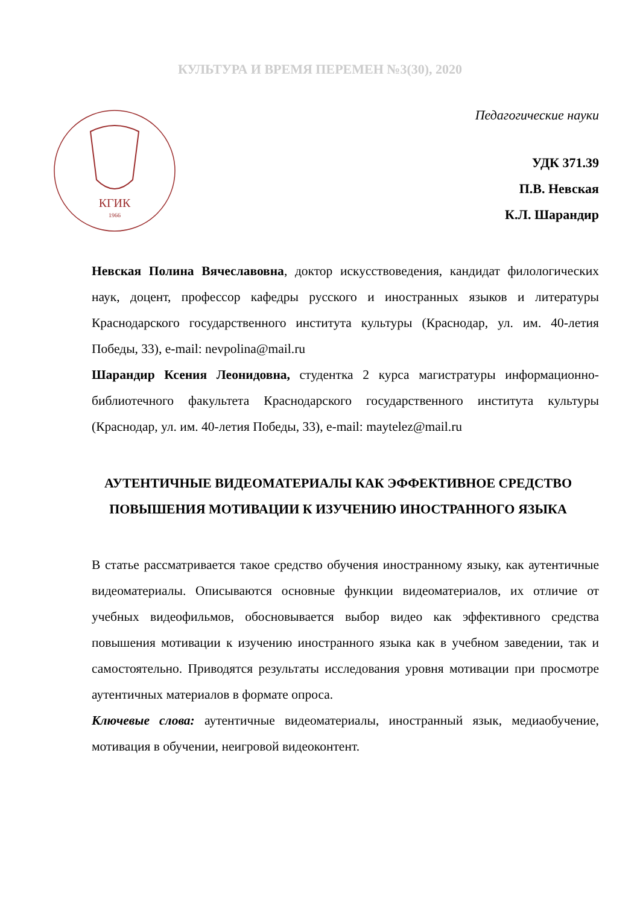КУЛЬТУРА И ВРЕМЯ ПЕРЕМЕН №3(30), 2020
КГИК
1966
Педагогические науки
УДК 371.39
П.В. Невская
К.Л. Шарандир
Невская Полина Вячеславовна, доктор искусствоведения, кандидат филологических наук, доцент, профессор кафедры русского и иностранных языков и литературы Краснодарского государственного института культуры (Краснодар, ул. им. 40-летия Победы, 33), e-mail: nevpolina@mail.ru
Шарандир Ксения Леонидовна, студентка 2 курса магистратуры информационно-библиотечного факультета Краснодарского государственного института культуры (Краснодар, ул. им. 40-летия Победы, 33), e-mail: maytelez@mail.ru
АУТЕНТИЧНЫЕ ВИДЕОМАТЕРИАЛЫ КАК ЭФФЕКТИВНОЕ СРЕДСТВО ПОВЫШЕНИЯ МОТИВАЦИИ К ИЗУЧЕНИЮ ИНОСТРАННОГО ЯЗЫКА
В статье рассматривается такое средство обучения иностранному языку, как аутентичные видеоматериалы. Описываются основные функции видеоматериалов, их отличие от учебных видеофильмов, обосновывается выбор видео как эффективного средства повышения мотивации к изучению иностранного языка как в учебном заведении, так и самостоятельно. Приводятся результаты исследования уровня мотивации при просмотре аутентичных материалов в формате опроса.
Ключевые слова: аутентичные видеоматериалы, иностранный язык, медиаобучение, мотивация в обучении, неигровой видеоконтент.